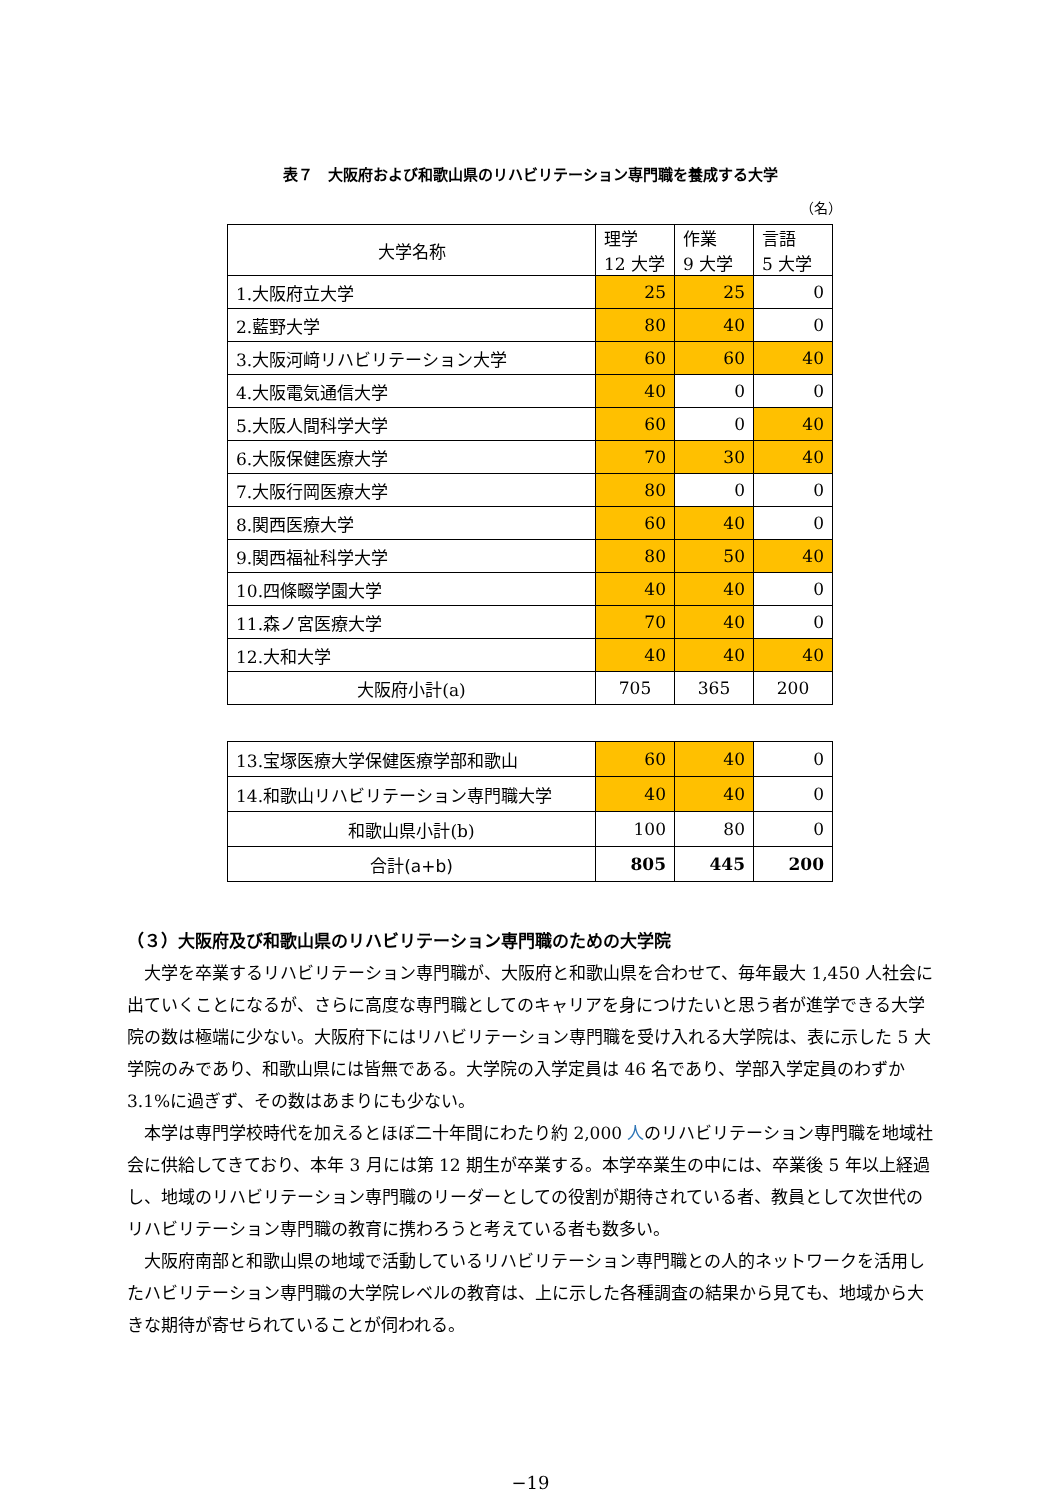表７　大阪府および和歌山県のリハビリテーション専門職を養成する大学
（名）
| 大学名称 | 理学 12 大学 | 作業 9 大学 | 言語 5 大学 |
| 1.大阪府立大学 | 25 | 25 | 0 |
| 2.藍野大学 | 80 | 40 | 0 |
| 3.大阪河﨑リハビリテーション大学 | 60 | 60 | 40 |
| 4.大阪電気通信大学 | 40 | 0 | 0 |
| 5.大阪人間科学大学 | 60 | 0 | 40 |
| 6.大阪保健医療大学 | 70 | 30 | 40 |
| 7.大阪行岡医療大学 | 80 | 0 | 0 |
| 8.関西医療大学 | 60 | 40 | 0 |
| 9.関西福祉科学大学 | 80 | 50 | 40 |
| 10.四條畷学園大学 | 40 | 40 | 0 |
| 11.森ノ宮医療大学 | 70 | 40 | 0 |
| 12.大和大学 | 40 | 40 | 40 |
| 大阪府小計(a) | 705 | 365 | 200 |
| 13.宝塚医療大学保健医療学部和歌山 | 60 | 40 | 0 |
| 14.和歌山リハビリテーション専門職大学 | 40 | 40 | 0 |
| 和歌山県小計(b) | 100 | 80 | 0 |
| 合計(a+b) | 805 | 445 | 200 |
（３）大阪府及び和歌山県のリハビリテーション専門職のための大学院
大学を卒業するリハビリテーション専門職が、大阪府と和歌山県を合わせて、毎年最大 1,450 人社会に出ていくことになるが、さらに高度な専門職としてのキャリアを身につけたいと思う者が進学できる大学院の数は極端に少ない。大阪府下にはリハビリテーション専門職を受け入れる大学院は、表に示した 5 大学院のみであり、和歌山県には皆無である。大学院の入学定員は 46 名であり、学部入学定員のわずか 3.1%に過ぎず、その数はあまりにも少ない。
本学は専門学校時代を加えるとほぼ二十年間にわたり約 2,000 人のリハビリテーション専門職を地域社会に供給してきており、本年 3 月には第 12 期生が卒業する。本学卒業生の中には、卒業後 5 年以上経過し、地域のリハビリテーション専門職のリーダーとしての役割が期待されている者、教員として次世代のリハビリテーション専門職の教育に携わろうと考えている者も数多い。
大阪府南部と和歌山県の地域で活動しているリハビリテーション専門職との人的ネットワークを活用したハビリテーション専門職の大学院レベルの教育は、上に示した各種調査の結果から見ても、地域から大きな期待が寄せられていることが伺われる。
−19